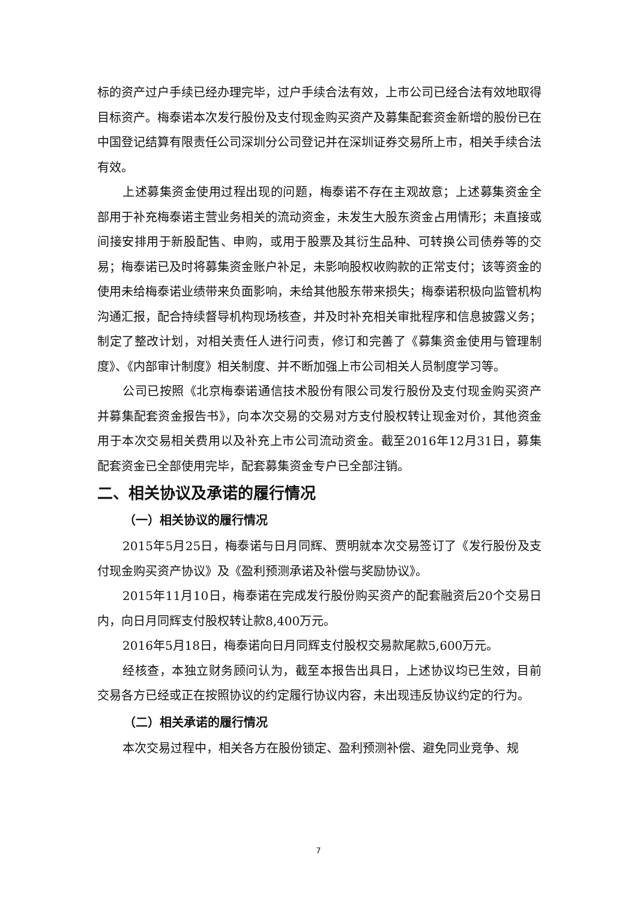标的资产过户手续已经办理完毕，过户手续合法有效，上市公司已经合法有效地取得目标资产。梅泰诺本次发行股份及支付现金购买资产及募集配套资金新增的股份已在中国登记结算有限责任公司深圳分公司登记并在深圳证券交易所上市，相关手续合法有效。
上述募集资金使用过程出现的问题，梅泰诺不存在主观故意；上述募集资金全部用于补充梅泰诺主营业务相关的流动资金，未发生大股东资金占用情形；未直接或间接安排用于新股配售、申购，或用于股票及其衍生品种、可转换公司债券等的交易；梅泰诺已及时将募集资金账户补足，未影响股权收购款的正常支付；该等资金的使用未给梅泰诺业绩带来负面影响，未给其他股东带来损失；梅泰诺积极向监管机构沟通汇报，配合持续督导机构现场核查，并及时补充相关审批程序和信息披露义务；制定了整改计划，对相关责任人进行问责，修订和完善了《募集资金使用与管理制度》、《内部审计制度》相关制度、并不断加强上市公司相关人员制度学习等。
公司已按照《北京梅泰诺通信技术股份有限公司发行股份及支付现金购买资产并募集配套资金报告书》，向本次交易的交易对方支付股权转让现金对价，其他资金用于本次交易相关费用以及补充上市公司流动资金。截至2016年12月31日，募集配套资金已全部使用完毕，配套募集资金专户已全部注销。
二、相关协议及承诺的履行情况
（一）相关协议的履行情况
2015年5月25日，梅泰诺与日月同辉、贾明就本次交易签订了《发行股份及支付现金购买资产协议》及《盈利预测承诺及补偿与奖励协议》。
2015年11月10日，梅泰诺在完成发行股份购买资产的配套融资后20个交易日内，向日月同辉支付股权转让款8,400万元。
2016年5月18日，梅泰诺向日月同辉支付股权交易款尾款5,600万元。
经核查，本独立财务顾问认为，截至本报告出具日，上述协议均已生效，目前交易各方已经或正在按照协议的约定履行协议内容，未出现违反协议约定的行为。
（二）相关承诺的履行情况
本次交易过程中，相关各方在股份锁定、盈利预测补偿、避免同业竞争、规
7